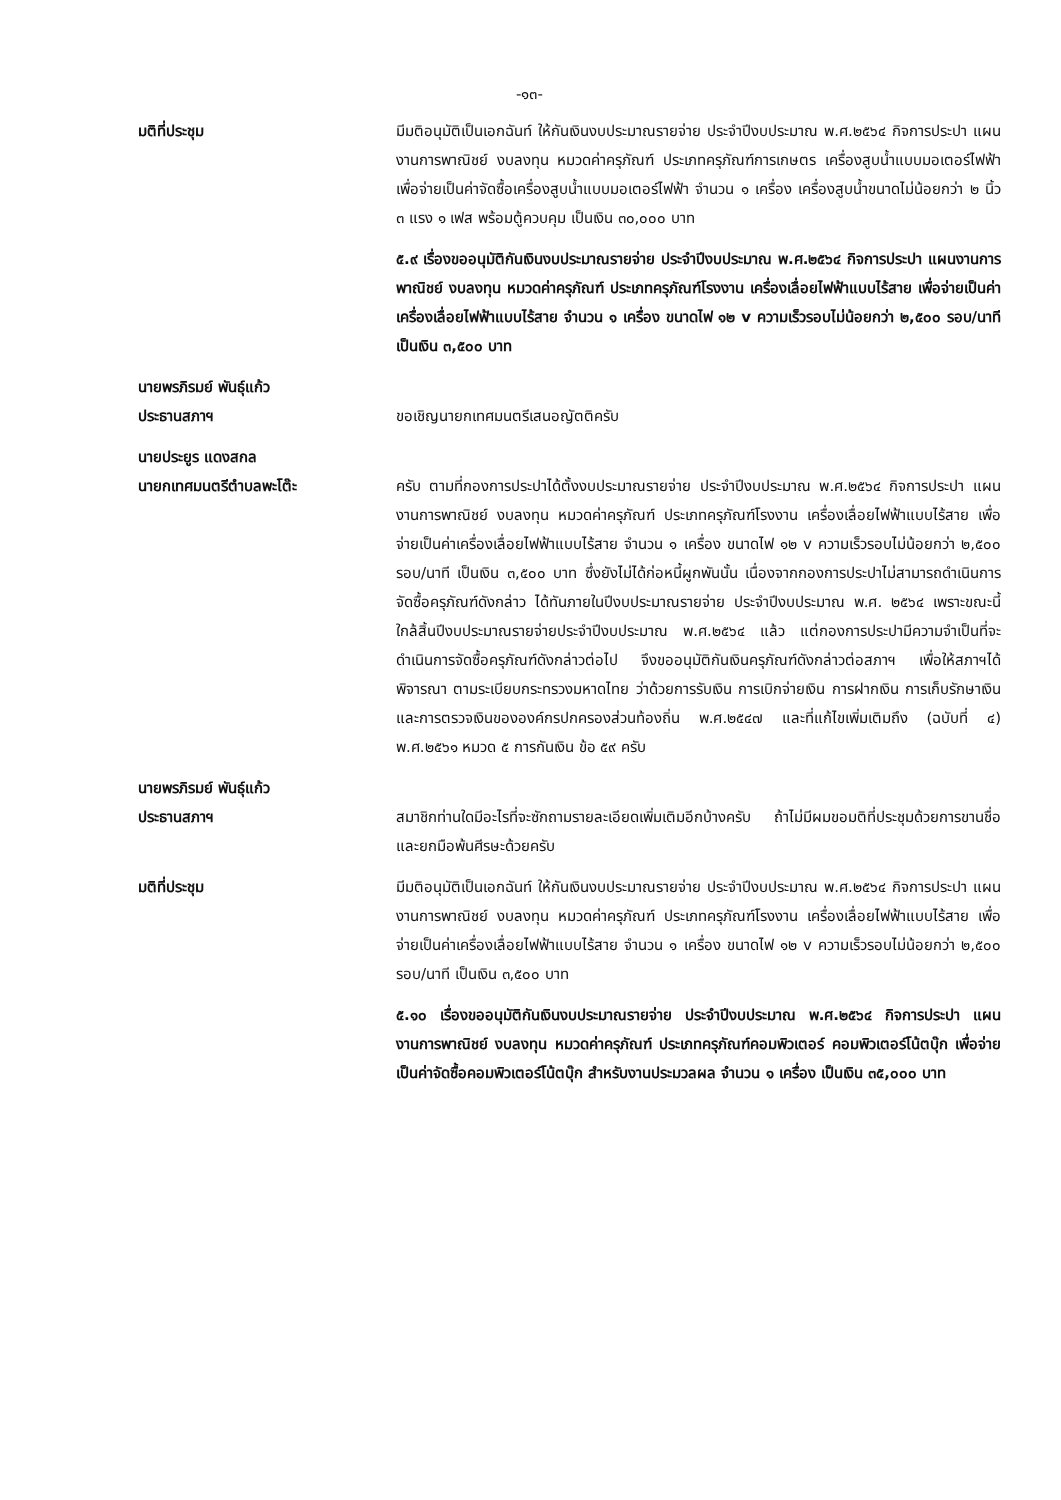-๑๓-
มติที่ประชุม มีมติอนุมัติเป็นเอกฉันท์ ให้กันเงินงบประมาณรายจ่าย ประจำปีงบประมาณ พ.ศ.๒๕๖๔ กิจการประปา แผนงานการพาณิชย์ งบลงทุน หมวดค่าครุภัณฑ์ ประเภทครุภัณฑ์การเกษตร เครื่องสูบน้ำแบบมอเตอร์ไฟฟ้า เพื่อจ่ายเป็นค่าจัดซื้อเครื่องสูบน้ำแบบมอเตอร์ไฟฟ้า จำนวน ๑ เครื่อง เครื่องสูบน้ำขนาดไม่น้อยกว่า ๒ นิ้ว ๓ แรง ๑ เฟส พร้อมตู้ควบคุม เป็นเงิน ๓๐,๐๐๐ บาท
๕.๙ เรื่องขออนุมัติกันเงินงบประมาณรายจ่าย ประจำปีงบประมาณ พ.ศ.๒๕๖๔ กิจการประปา แผนงานการพาณิชย์ งบลงทุน หมวดค่าครุภัณฑ์ ประเภทครุภัณฑ์โรงงาน เครื่องเลื่อยไฟฟ้าแบบไร้สาย เพื่อจ่ายเป็นค่าเครื่องเลื่อยไฟฟ้าแบบไร้สาย จำนวน ๑ เครื่อง ขนาดไฟ ๑๒ v ความเร็วรอบไม่น้อยกว่า ๒,๕๐๐ รอบ/นาที เป็นเงิน ๓,๕๐๐ บาท
นายพรภิรมย์ พันธุ์แก้ว
ประธานสภาฯ
ขอเชิญนายกเทศมนตรีเสนอญัตติครับ
นายประยูร แดงสกล
นายกเทศมนตรีตำบลพะโต๊ะ
ครับ ตามที่กองการประปาได้ตั้งงบประมาณรายจ่าย ประจำปีงบประมาณ พ.ศ.๒๕๖๔ กิจการประปา แผนงานการพาณิชย์ งบลงทุน หมวดค่าครุภัณฑ์ ประเภทครุภัณฑ์โรงงาน เครื่องเลื่อยไฟฟ้าแบบไร้สาย เพื่อจ่ายเป็นค่าเครื่องเลื่อยไฟฟ้าแบบไร้สาย จำนวน ๑ เครื่อง ขนาดไฟ ๑๒ v ความเร็วรอบไม่น้อยกว่า ๒,๕๐๐ รอบ/นาที เป็นเงิน ๓,๕๐๐ บาท ซึ่งยังไม่ได้ก่อหนี้ผูกพันนั้น เนื่องจากกองการประปาไม่สามารถดำเนินการจัดซื้อครุภัณฑ์ดังกล่าว ได้ทันภายในปีงบประมาณรายจ่าย ประจำปีงบประมาณ พ.ศ. ๒๕๖๔ เพราะขณะนี้ใกล้สิ้นปีงบประมาณรายจ่ายประจำปีงบประมาณ พ.ศ.๒๕๖๔ แล้ว แต่กองการประปามีความจำเป็นที่จะดำเนินการจัดซื้อครุภัณฑ์ดังกล่าวต่อไป จึงขออนุมัติกันเงินครุภัณฑ์ดังกล่าวต่อสภาฯ เพื่อให้สภาฯได้พิจารณา ตามระเบียบกระทรวงมหาดไทย ว่าด้วยการรับเงิน การเบิกจ่ายเงิน การฝากเงิน การเก็บรักษาเงินและการตรวจเงินขององค์กรปกครองส่วนท้องถิ่น พ.ศ.๒๕๔๗ และที่แก้ไขเพิ่มเติมถึง (ฉบับที่ ๔) พ.ศ.๒๕๖๑ หมวด ๕ การกันเงิน ข้อ ๕๙ ครับ
นายพรภิรมย์ พันธุ์แก้ว
ประธานสภาฯ
สมาชิกท่านใดมีอะไรที่จะซักถามรายละเอียดเพิ่มเติมอีกบ้างครับ ถ้าไม่มีผมขอมติที่ประชุมด้วยการขานชื่อและยกมือพ้นศีรษะด้วยครับ
มติที่ประชุม มีมติอนุมัติเป็นเอกฉันท์ ให้กันเงินงบประมาณรายจ่าย ประจำปีงบประมาณ พ.ศ.๒๕๖๔ กิจการประปา แผนงานการพาณิชย์ งบลงทุน หมวดค่าครุภัณฑ์ ประเภทครุภัณฑ์โรงงาน เครื่องเลื่อยไฟฟ้าแบบไร้สาย เพื่อจ่ายเป็นค่าเครื่องเลื่อยไฟฟ้าแบบไร้สาย จำนวน ๑ เครื่อง ขนาดไฟ ๑๒ v ความเร็วรอบไม่น้อยกว่า ๒,๕๐๐ รอบ/นาที เป็นเงิน ๓,๕๐๐ บาท
๕.๑๐ เรื่องขออนุมัติกันเงินงบประมาณรายจ่าย ประจำปีงบประมาณ พ.ศ.๒๕๖๔ กิจการประปา แผนงานการพาณิชย์ งบลงทุน หมวดค่าครุภัณฑ์ ประเภทครุภัณฑ์คอมพิวเตอร์ คอมพิวเตอร์โน้ตบุ๊ก เพื่อจ่ายเป็นค่าจัดซื้อคอมพิวเตอร์โน้ตบุ๊ก สำหรับงานประมวลผล จำนวน ๑ เครื่อง เป็นเงิน ๓๕,๐๐๐ บาท